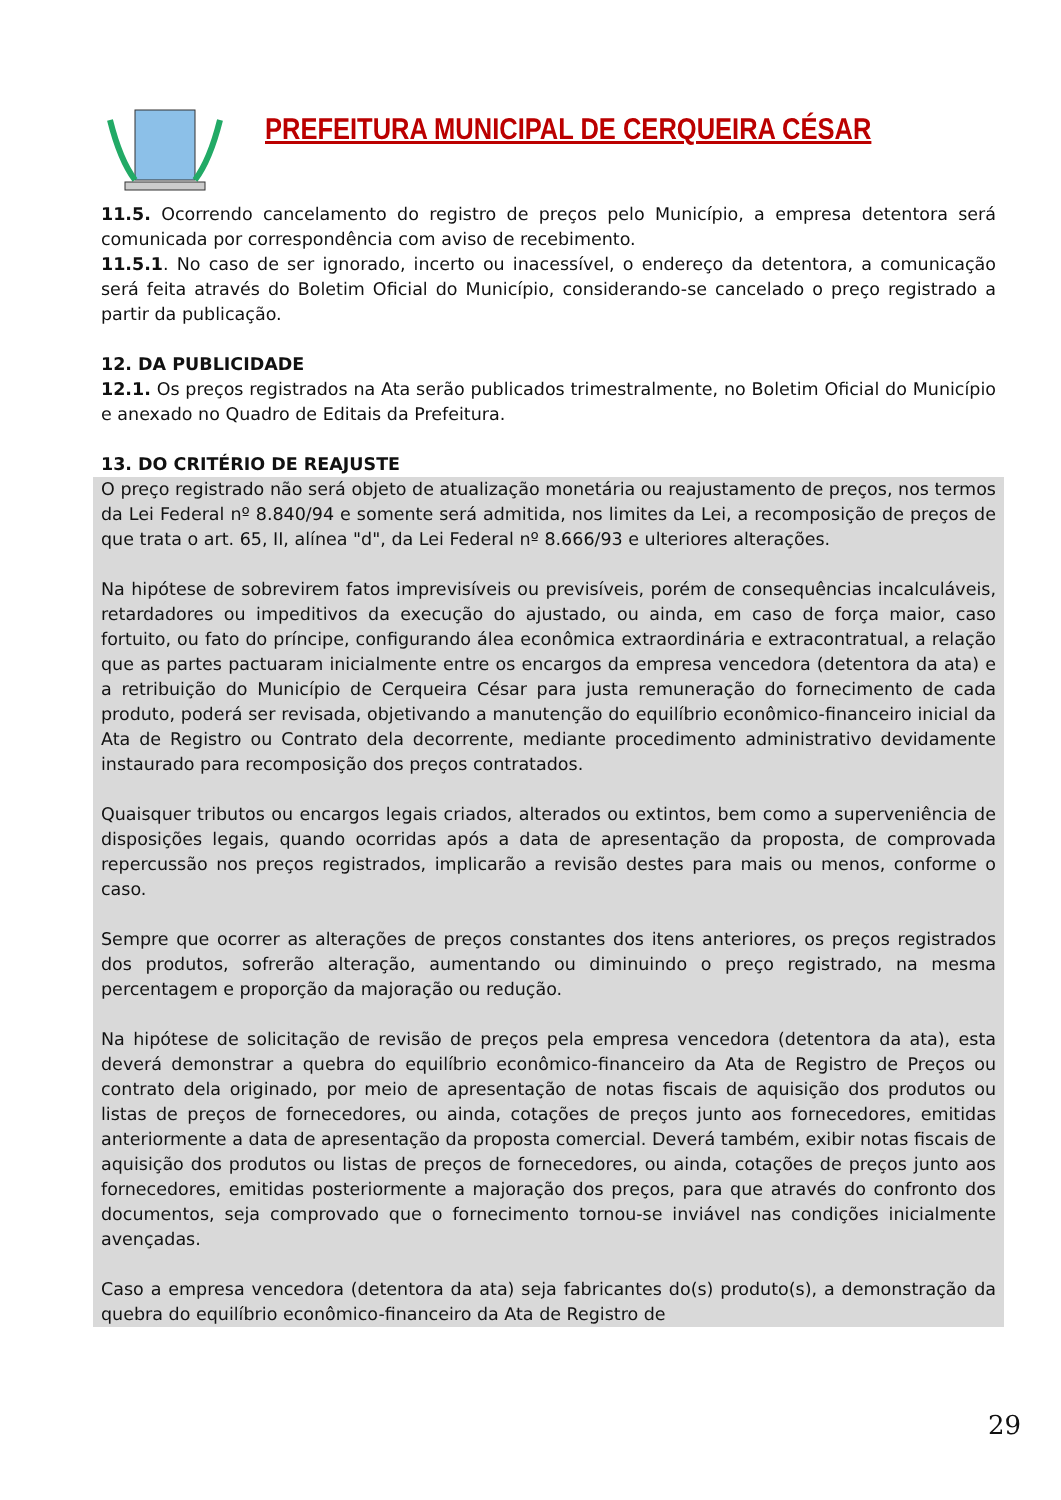PREFEITURA MUNICIPAL DE CERQUEIRA CÉSAR
11.5. Ocorrendo cancelamento do registro de preços pelo Município, a empresa detentora será comunicada por correspondência com aviso de recebimento.
11.5.1. No caso de ser ignorado, incerto ou inacessível, o endereço da detentora, a comunicação será feita através do Boletim Oficial do Município, considerando-se cancelado o preço registrado a partir da publicação.
12. DA PUBLICIDADE
12.1. Os preços registrados na Ata serão publicados trimestralmente, no Boletim Oficial do Município e anexado no Quadro de Editais da Prefeitura.
13. DO CRITÉRIO DE REAJUSTE
O preço registrado não será objeto de atualização monetária ou reajustamento de preços, nos termos da Lei Federal nº 8.840/94 e somente será admitida, nos limites da Lei, a recomposição de preços de que trata o art. 65, II, alínea "d", da Lei Federal nº 8.666/93 e ulteriores alterações.
Na hipótese de sobrevirem fatos imprevisíveis ou previsíveis, porém de consequências incalculáveis, retardadores ou impeditivos da execução do ajustado, ou ainda, em caso de força maior, caso fortuito, ou fato do príncipe, configurando álea econômica extraordinária e extracontratual, a relação que as partes pactuaram inicialmente entre os encargos da empresa vencedora (detentora da ata) e a retribuição do Município de Cerqueira César para justa remuneração do fornecimento de cada produto, poderá ser revisada, objetivando a manutenção do equilíbrio econômico-financeiro inicial da Ata de Registro ou Contrato dela decorrente, mediante procedimento administrativo devidamente instaurado para recomposição dos preços contratados.
Quaisquer tributos ou encargos legais criados, alterados ou extintos, bem como a superveniência de disposições legais, quando ocorridas após a data de apresentação da proposta, de comprovada repercussão nos preços registrados, implicarão a revisão destes para mais ou menos, conforme o caso.
Sempre que ocorrer as alterações de preços constantes dos itens anteriores, os preços registrados dos produtos, sofrerão alteração, aumentando ou diminuindo o preço registrado, na mesma percentagem e proporção da majoração ou redução.
Na hipótese de solicitação de revisão de preços pela empresa vencedora (detentora da ata), esta deverá demonstrar a quebra do equilíbrio econômico-financeiro da Ata de Registro de Preços ou contrato dela originado, por meio de apresentação de notas fiscais de aquisição dos produtos ou listas de preços de fornecedores, ou ainda, cotações de preços junto aos fornecedores, emitidas anteriormente a data de apresentação da proposta comercial. Deverá também, exibir notas fiscais de aquisição dos produtos ou listas de preços de fornecedores, ou ainda, cotações de preços junto aos fornecedores, emitidas posteriormente a majoração dos preços, para que através do confronto dos documentos, seja comprovado que o fornecimento tornou-se inviável nas condições inicialmente avençadas.
Caso a empresa vencedora (detentora da ata) seja fabricantes do(s) produto(s), a demonstração da quebra do equilíbrio econômico-financeiro da Ata de Registro de
29